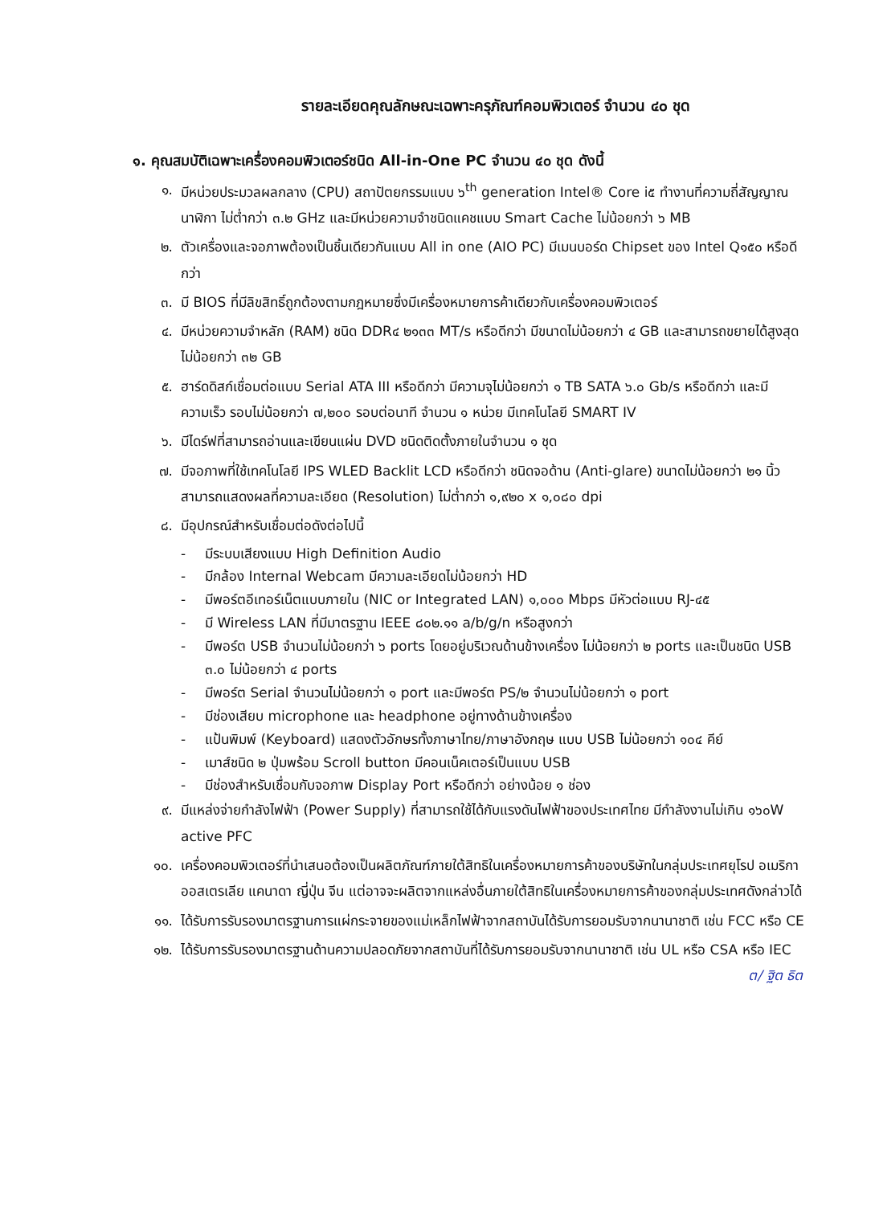รายละเอียดคุณลักษณะเฉพาะครุภัณฑ์คอมพิวเตอร์ จำนวน ๔๐ ชุด
๑. คุณสมบัติเฉพาะเครื่องคอมพิวเตอร์ชนิด All-in-One PC จำนวน ๔๐ ชุด ดังนี้
๑. มีหน่วยประมวลผลกลาง (CPU) สถาปัตยกรรมแบบ ๖<sup>th</sup> generation Intel® Core i๕ ทำงานที่ความถี่สัญญาณนาฬิกา ไม่ต่ำกว่า ๓.๒ GHz และมีหน่วยความจำชนิดแคชแบบ Smart Cache ไม่น้อยกว่า ๖ MB
๒. ตัวเครื่องและจอภาพต้องเป็นชิ้นเดียวกันแบบ All in one (AIO PC) มีเมนบอร์ด Chipset ของ Intel Q๑๕๐ หรือดีกว่า
๓. มี BIOS ที่มีลิขสิทธิ์ถูกต้องตามกฎหมายซึ่งมีเครื่องหมายการค้าเดียวกับเครื่องคอมพิวเตอร์
๔. มีหน่วยความจำหลัก (RAM) ชนิด DDR๔ ๒๑๓๓ MT/s หรือดีกว่า มีขนาดไม่น้อยกว่า ๔ GB และสามารถขยายได้สูงสุด ไม่น้อยกว่า ๓๒ GB
๕. ฮาร์ดดิสก์เชื่อมต่อแบบ Serial ATA III หรือดีกว่า มีความจุไม่น้อยกว่า ๑ TB SATA ๖.๐ Gb/s หรือดีกว่า และมีความเร็ว รอบไม่น้อยกว่า ๗,๒๐๐ รอบต่อนาที จำนวน ๑ หน่วย มีเทคโนโลยี SMART IV
๖. มีไดร์ฟที่สามารถอ่านและเขียนแผ่น DVD ชนิดติดตั้งภายในจำนวน ๑ ชุด
๗. มีจอภาพที่ใช้เทคโนโลยี IPS WLED Backlit LCD หรือดีกว่า ชนิดจอด้าน (Anti-glare) ขนาดไม่น้อยกว่า ๒๑ นิ้ว สามารถแสดงผลที่ความละเอียด (Resolution) ไม่ต่ำกว่า ๑,๙๒๐ x ๑,๐๘๐ dpi
๘. มีอุปกรณ์สำหรับเชื่อมต่อดังต่อไปนี้
- มีระบบเสียงแบบ High Definition Audio
- มีกล้อง Internal Webcam มีความละเอียดไม่น้อยกว่า HD
- มีพอร์ตอีเทอร์เน็ตแบบภายใน (NIC or Integrated LAN) ๑,๐๐๐ Mbps มีหัวต่อแบบ RJ-๔๕
- มี Wireless LAN ที่มีมาตรฐาน IEEE ๘๐๒.๑๑ a/b/g/n หรือสูงกว่า
- มีพอร์ต USB จำนวนไม่น้อยกว่า ๖ ports โดยอยู่บริเวณด้านข้างเครื่อง ไม่น้อยกว่า ๒ ports และเป็นชนิด USB ๓.๐ ไม่น้อยกว่า ๔ ports
- มีพอร์ต Serial จำนวนไม่น้อยกว่า ๑ port และมีพอร์ต PS/๒ จำนวนไม่น้อยกว่า ๑ port
- มีช่องเสียบ microphone และ headphone อยู่ทางด้านข้างเครื่อง
- แป้นพิมพ์ (Keyboard) แสดงตัวอักษรทั้งภาษาไทย/ภาษาอังกฤษ แบบ USB ไม่น้อยกว่า ๑๐๔ คีย์
- เมาส์ชนิด ๒ ปุ่มพร้อม Scroll button มีคอนเน็คเตอร์เป็นแบบ USB
- มีช่องสำหรับเชื่อมกับจอภาพ Display Port หรือดีกว่า อย่างน้อย ๑ ช่อง
๙. มีแหล่งจ่ายกำลังไฟฟ้า (Power Supply) ที่สามารถใช้ได้กับแรงดันไฟฟ้าของประเทศไทย มีกำลังงานไม่เกิน ๑๖๐W active PFC
๑๐. เครื่องคอมพิวเตอร์ที่นำเสนอต้องเป็นผลิตภัณฑ์ภายใต้สิทธิในเครื่องหมายการค้าของบริษัทในกลุ่มประเทศยุโรป อเมริกา ออสเตรเลีย แคนาดา ญี่ปุ่น จีน แต่อาจจะผลิตจากแหล่งอื่นภายใต้สิทธิในเครื่องหมายการค้าของกลุ่มประเทศดังกล่าวได้
๑๑. ได้รับการรับรองมาตรฐานการแผ่กระจายของแม่เหล็กไฟฟ้าจากสถาบันได้รับการยอมรับจากนานาชาติ เช่น FCC หรือ CE
๑๒. ได้รับการรับรองมาตรฐานด้านความปลอดภัยจากสถาบันที่ได้รับการยอมรับจากนานาชาติ เช่น UL หรือ CSA หรือ IEC
ต/ ฐิต ธิต